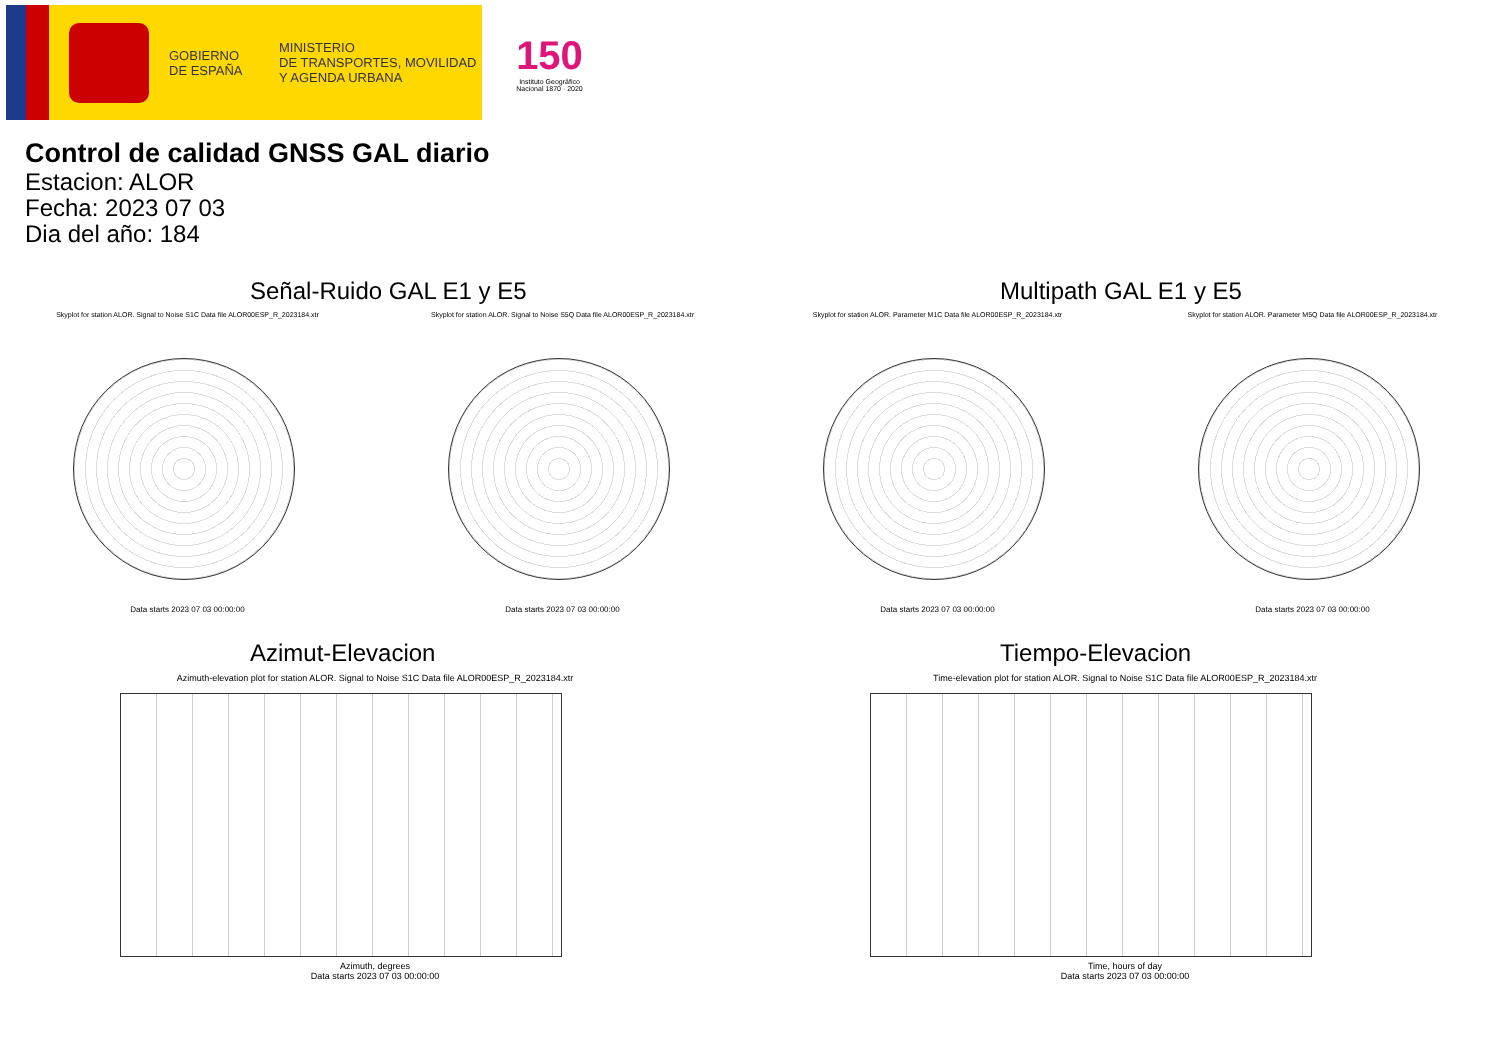GOBIERNO
DE ESPAÑA
MINISTERIO
DE TRANSPORTES, MOVILIDAD
Y AGENDA URBANA
150
Instituto Geográfico Nacional 1870 · 2020
Control de calidad GNSS GAL diario
Estacion: ALOR
Fecha: 2023 07 03
Dia del año: 184
Señal-Ruido GAL E1 y E5
Skyplot for station ALOR. Signal to Noise S1C Data file ALOR00ESP_R_2023184.xtr
Data starts 2023 07 03 00:00:00
Skyplot for station ALOR. Signal to Noise S5Q Data file ALOR00ESP_R_2023184.xtr
Data starts 2023 07 03 00:00:00
Multipath GAL E1 y E5
Skyplot for station ALOR. Parameter M1C Data file ALOR00ESP_R_2023184.xtr
Data starts 2023 07 03 00:00:00
Skyplot for station ALOR. Parameter M5Q Data file ALOR00ESP_R_2023184.xtr
Data starts 2023 07 03 00:00:00
Azimut-Elevacion
Azimuth-elevation plot for station ALOR. Signal to Noise S1C Data file ALOR00ESP_R_2023184.xtr
Azimuth, degrees
Data starts 2023 07 03 00:00:00
Tiempo-Elevacion
Time-elevation plot for station ALOR. Signal to Noise S1C Data file ALOR00ESP_R_2023184.xtr
Time, hours of day
Data starts 2023 07 03 00:00:00